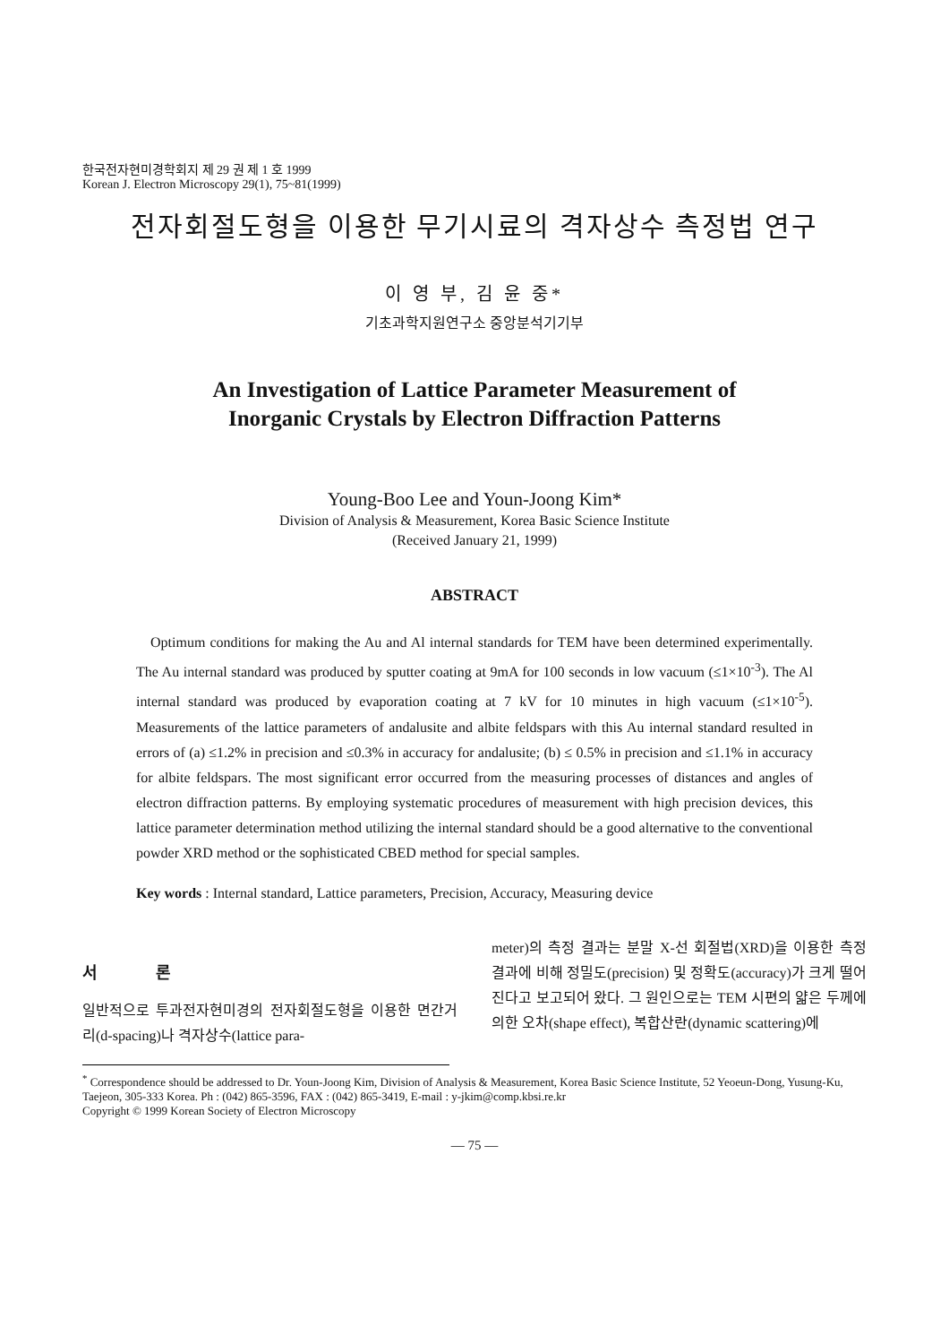한국전자현미경학회지 제 29 권 제 1 호 1999
Korean J. Electron Microscopy 29(1), 75~81(1999)
전자회절도형을 이용한 무기시료의 격자상수 측정법 연구
이 영 부, 김 윤 중*
기초과학지원연구소 중앙분석기기부
An Investigation of Lattice Parameter Measurement of
Inorganic Crystals by Electron Diffraction Patterns
Young-Boo Lee and Youn-Joong Kim*
Division of Analysis & Measurement, Korea Basic Science Institute
(Received January 21, 1999)
ABSTRACT
Optimum conditions for making the Au and Al internal standards for TEM have been determined experimentally. The Au internal standard was produced by sputter coating at 9mA for 100 seconds in low vacuum (≤1×10<sup>-3</sup>). The Al internal standard was produced by evaporation coating at 7 kV for 10 minutes in high vacuum (≤1×10<sup>-5</sup>). Measurements of the lattice parameters of andalusite and albite feldspars with this Au internal standard resulted in errors of (a) ≤1.2% in precision and ≤0.3% in accuracy for andalusite; (b) ≤ 0.5% in precision and ≤1.1% in accuracy for albite feldspars. The most significant error occurred from the measuring processes of distances and angles of electron diffraction patterns. By employing systematic procedures of measurement with high precision devices, this lattice parameter determination method utilizing the internal standard should be a good alternative to the conventional powder XRD method or the sophisticated CBED method for special samples.
Key words : Internal standard, Lattice parameters, Precision, Accuracy, Measuring device
서 론
일반적으로 투과전자현미경의 전자회절도형을 이용한 면간거리(d-spacing)나 격자상수(lattice para-
meter)의 측정 결과는 분말 X-선 회절법(XRD)을 이용한 측정 결과에 비해 정밀도(precision) 및 정확도(accuracy)가 크게 떨어진다고 보고되어 왔다. 그 원인으로는 TEM 시편의 얇은 두께에 의한 오차(shape effect), 복합산란(dynamic scattering)에
<sup>*</sup> Correspondence should be addressed to Dr. Youn-Joong Kim, Division of Analysis & Measurement, Korea Basic Science Institute, 52 Yeoeun-Dong, Yusung-Ku, Taejeon, 305-333 Korea. Ph : (042) 865-3596, FAX : (042) 865-3419, E-mail : y-jkim@comp.kbsi.re.kr
Copyright © 1999 Korean Society of Electron Microscopy
— 75 —